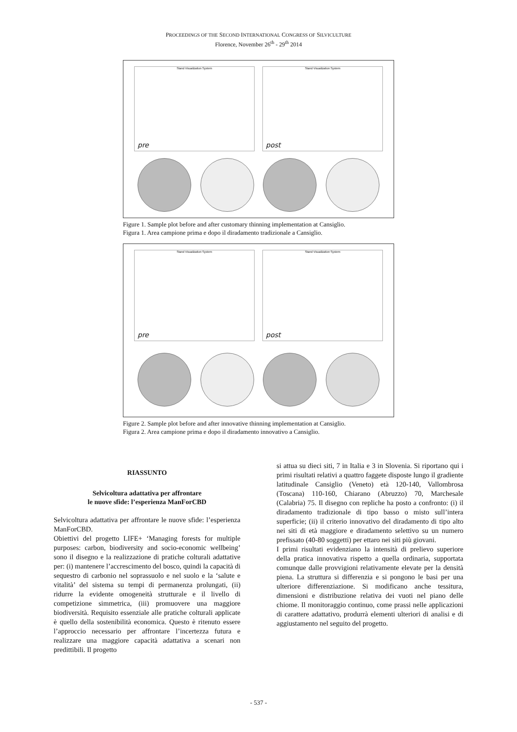PROCEEDINGS OF THE SECOND INTERNATIONAL CONGRESS OF SILVICULTURE
Florence, November 26<sup>th</sup> - 29<sup>th</sup> 2014
Stand Visualization System
pre
Stand Visualization System
post
Figure 1. Sample plot before and after customary thinning implementation at Cansiglio.
Figura 1. Area campione prima e dopo il diradamento tradizionale a Cansiglio.
Stand Visualization System
pre
Stand Visualization System
post
Figure 2. Sample plot before and after innovative thinning implementation at Cansiglio.
Figura 2. Area campione prima e dopo il diradamento innovativo a Cansiglio.
RIASSUNTO
Selvicoltura adattativa per affrontare
le nuove sfide: l’esperienza ManForCBD
Selvicoltura adattativa per affrontare le nuove sfide: l’esperienza ManForCBD.
Obiettivi del progetto LIFE+ ‘Managing forests for multiple purposes: carbon, biodiversity and socio-economic wellbeing’ sono il disegno e la realizzazione di pratiche colturali adattative per: (i) mantenere l’accrescimento del bosco, quindi la capacità di sequestro di carbonio nel soprassuolo e nel suolo e la ‘salute e vitalità’ del sistema su tempi di permanenza prolungati, (ii) ridurre la evidente omogeneità strutturale e il livello di competizione simmetrica, (iii) promuovere una maggiore biodiversità. Requisito essenziale alle pratiche colturali applicate è quello della sostenibilità economica. Questo è ritenuto essere l’approccio necessario per affrontare l’incertezza futura e realizzare una maggiore capacità adattativa a scenari non predittibili. Il progetto
si attua su dieci siti, 7 in Italia e 3 in Slovenia. Si riportano qui i primi risultati relativi a quattro faggete disposte lungo il gradiente latitudinale Cansiglio (Veneto) età 120-140, Vallombrosa (Toscana) 110-160, Chiarano (Abruzzo) 70, Marchesale (Calabria) 75. Il disegno con repliche ha posto a confronto: (i) il diradamento tradizionale di tipo basso o misto sull’intera superficie; (ii) il criterio innovativo del diradamento di tipo alto nei siti di età maggiore e diradamento selettivo su un numero prefissato (40-80 soggetti) per ettaro nei siti più giovani.
I primi risultati evidenziano la intensità di prelievo superiore della pratica innovativa rispetto a quella ordinaria, supportata comunque dalle provvigioni relativamente elevate per la densità piena. La struttura si differenzia e si pongono le basi per una ulteriore differenziazione. Si modificano anche tessitura, dimensioni e distribuzione relativa dei vuoti nel piano delle chiome. Il monitoraggio continuo, come prassi nelle applicazioni di carattere adattativo, produrrà elementi ulteriori di analisi e di aggiustamento nel seguito del progetto.
- 537 -